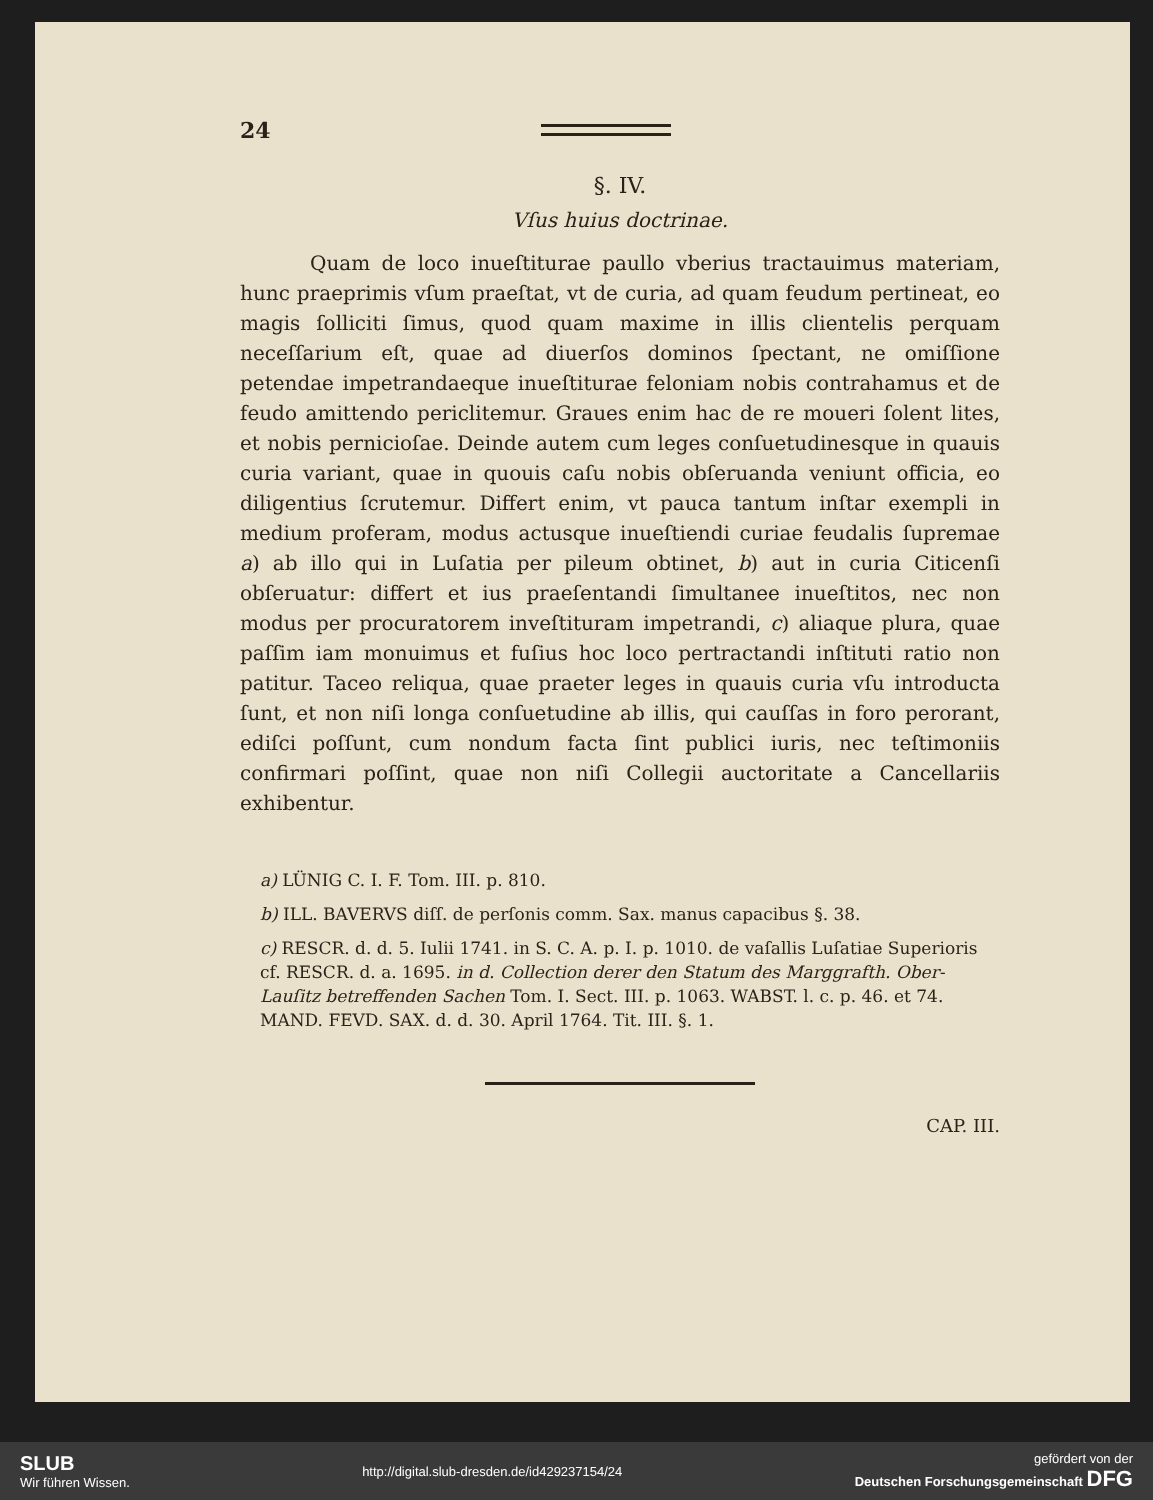24
§. IV.
Vſus huius doctrinae.
Quam de loco inueſtiturae paullo vberius tractauimus materiam, hunc praeprimis vſum praeſtat, vt de curia, ad quam feudum pertineat, eo magis ſolliciti ſimus, quod quam maxime in illis clientelis perquam neceſſarium eſt, quae ad diuerſos dominos ſpectant, ne omiſſione petendae impetrandaeque inueſtiturae feloniam nobis contrahamus et de feudo amittendo periclitemur. Graues enim hac de re moueri ſolent lites, et nobis pernicioſae. Deinde autem cum leges conſuetudinesque in quauis curia variant, quae in quouis caſu nobis obſeruanda veniunt officia, eo diligentius ſcrutemur. Differt enim, vt pauca tantum inſtar exempli in medium proferam, modus actusque inueſtiendi curiae feudalis ſupremae a) ab illo qui in Luſatia per pileum obtinet, b) aut in curia Citicenſi obſeruatur: differt et ius praeſentandi ſimultanee inueſtitos, nec non modus per procuratorem inveſtituram impetrandi, c) aliaque plura, quae paſſim iam monuimus et fuſius hoc loco pertractandi inſtituti ratio non patitur. Taceo reliqua, quae praeter leges in quauis curia vſu introducta ſunt, et non niſi longa conſuetudine ab illis, qui cauſſas in foro perorant, ediſci poſſunt, cum nondum facta ſint publici iuris, nec teſtimoniis confirmari poſſint, quae non niſi Collegii auctoritate a Cancellariis exhibentur.
a) LÜNIG C. I. F. Tom. III. p. 810.
b) ILL. BAVERVS diſſ. de perſonis comm. Sax. manus capacibus §. 38.
c) RESCR. d. d. 5. Iulii 1741. in S. C. A. p. I. p. 1010. de vaſallis Luſatiae Superioris cf. RESCR. d. a. 1695. in d. Collection derer den Statum des Marggrafth. Ober-Lauſitz betreffenden Sachen Tom. I. Sect. III. p. 1063. WABST. l. c. p. 46. et 74. MAND. FEVD. SAX. d. d. 30. April 1764. Tit. III. §. 1.
CAP. III.
SLUB
Wir führen Wissen. http://digital.slub-dresden.de/id429237154/24 gefördert von der
Deutschen Forschungsgemeinschaft DFG